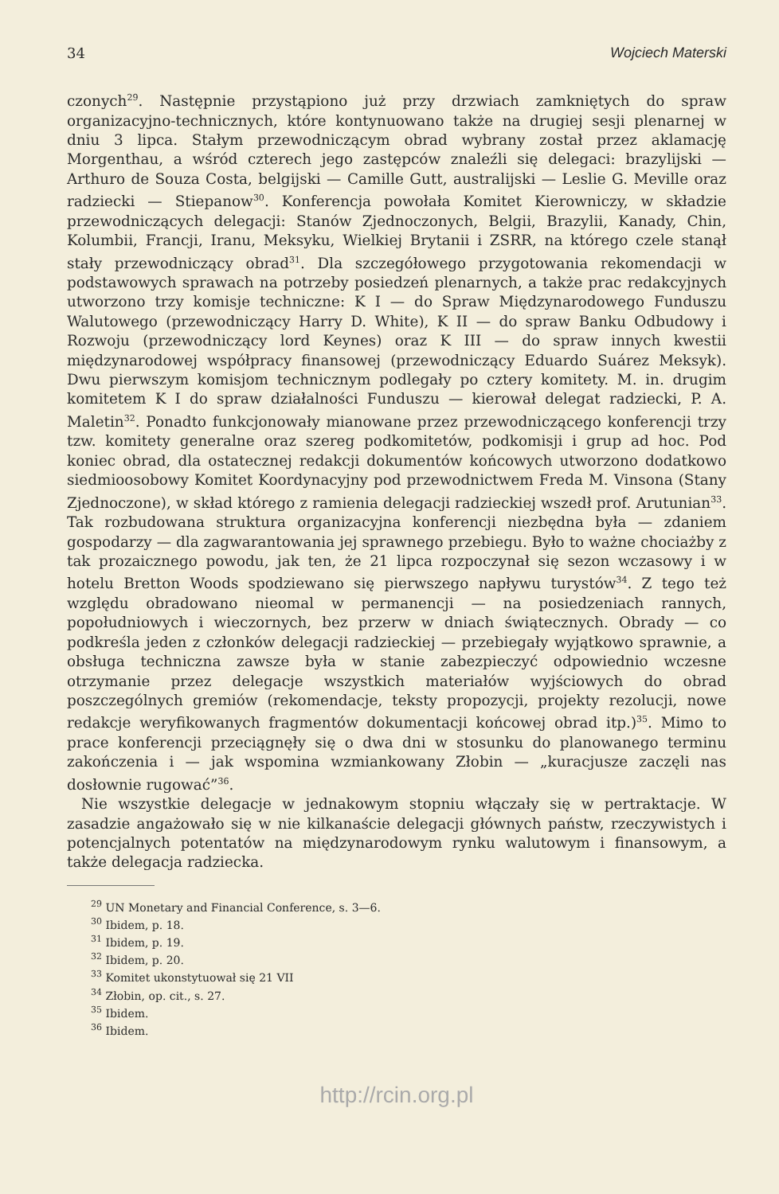34 Wojciech Materski
czonych<sup>29</sup>. Następnie przystąpiono już przy drzwiach zamkniętych do spraw organizacyjno-technicznych, które kontynuowano także na drugiej sesji plenarnej w dniu 3 lipca. Stałym przewodniczącym obrad wybrany został przez aklamację Morgenthau, a wśród czterech jego zastępców znaleźli się delegaci: brazylijski — Arthuro de Souza Costa, belgijski — Camille Gutt, australijski — Leslie G. Meville oraz radziecki — Stiepanow<sup>30</sup>. Konferencja powołała Komitet Kierowniczy, w składzie przewodniczących delegacji: Stanów Zjednoczonych, Belgii, Brazylii, Kanady, Chin, Kolumbii, Francji, Iranu, Meksyku, Wielkiej Brytanii i ZSRR, na którego czele stanął stały przewodniczący obrad<sup>31</sup>. Dla szczegółowego przygotowania rekomendacji w podstawowych sprawach na potrzeby posiedzeń plenarnych, a także prac redakcyjnych utworzono trzy komisje techniczne: K I — do Spraw Międzynarodowego Funduszu Walutowego (przewodniczący Harry D. White), K II — do spraw Banku Odbudowy i Rozwoju (przewodniczący lord Keynes) oraz K III — do spraw innych kwestii międzynarodowej współpracy finansowej (przewodniczący Eduardo Suárez Meksyk). Dwu pierwszym komisjom technicznym podlegały po cztery komitety. M. in. drugim komitetem K I do spraw działalności Funduszu — kierował delegat radziecki, P. A. Maletin<sup>32</sup>. Ponadto funkcjonowały mianowane przez przewodniczącego konferencji trzy tzw. komitety generalne oraz szereg podkomitetów, podkomisji i grup ad hoc. Pod koniec obrad, dla ostatecznej redakcji dokumentów końcowych utworzono dodatkowo siedmioosobowy Komitet Koordynacyjny pod przewodnictwem Freda M. Vinsona (Stany Zjednoczone), w skład którego z ramienia delegacji radzieckiej wszedł prof. Arutunian<sup>33</sup>. Tak rozbudowana struktura organizacyjna konferencji niezbędna była — zdaniem gospodarzy — dla zagwarantowania jej sprawnego przebiegu. Było to ważne chociażby z tak prozaicznego powodu, jak ten, że 21 lipca rozpoczynał się sezon wczasowy i w hotelu Bretton Woods spodziewano się pierwszego napływu turystów<sup>34</sup>. Z tego też względu obradowano nieomal w permanencji — na posiedzeniach rannych, popołudniowych i wieczornych, bez przerw w dniach świątecznych. Obrady — co podkreśla jeden z członków delegacji radzieckiej — przebiegały wyjątkowo sprawnie, a obsługa techniczna zawsze była w stanie zabezpieczyć odpowiednio wczesne otrzymanie przez delegacje wszystkich materiałów wyjściowych do obrad poszczególnych gremiów (rekomendacje, teksty propozycji, projekty rezolucji, nowe redakcje weryfikowanych fragmentów dokumentacji końcowej obrad itp.)<sup>35</sup>. Mimo to prace konferencji przeciągnęły się o dwa dni w stosunku do planowanego terminu zakończenia i — jak wspomina wzmiankowany Złobin — „kuracjusze zaczęli nas dosłownie rugować”<sup>36</sup>.
Nie wszystkie delegacje w jednakowym stopniu włączały się w pertraktacje. W zasadzie angażowało się w nie kilkanaście delegacji głównych państw, rzeczywistych i potencjalnych potentatów na międzynarodowym rynku walutowym i finansowym, a także delegacja radziecka.
<sup>29</sup> UN Monetary and Financial Conference, s. 3—6.
<sup>30</sup> Ibidem, p. 18.
<sup>31</sup> Ibidem, p. 19.
<sup>32</sup> Ibidem, p. 20.
<sup>33</sup> Komitet ukonstytuował się 21 VII
<sup>34</sup> Złobin, op. cit., s. 27.
<sup>35</sup> Ibidem.
<sup>36</sup> Ibidem.
http://rcin.org.pl